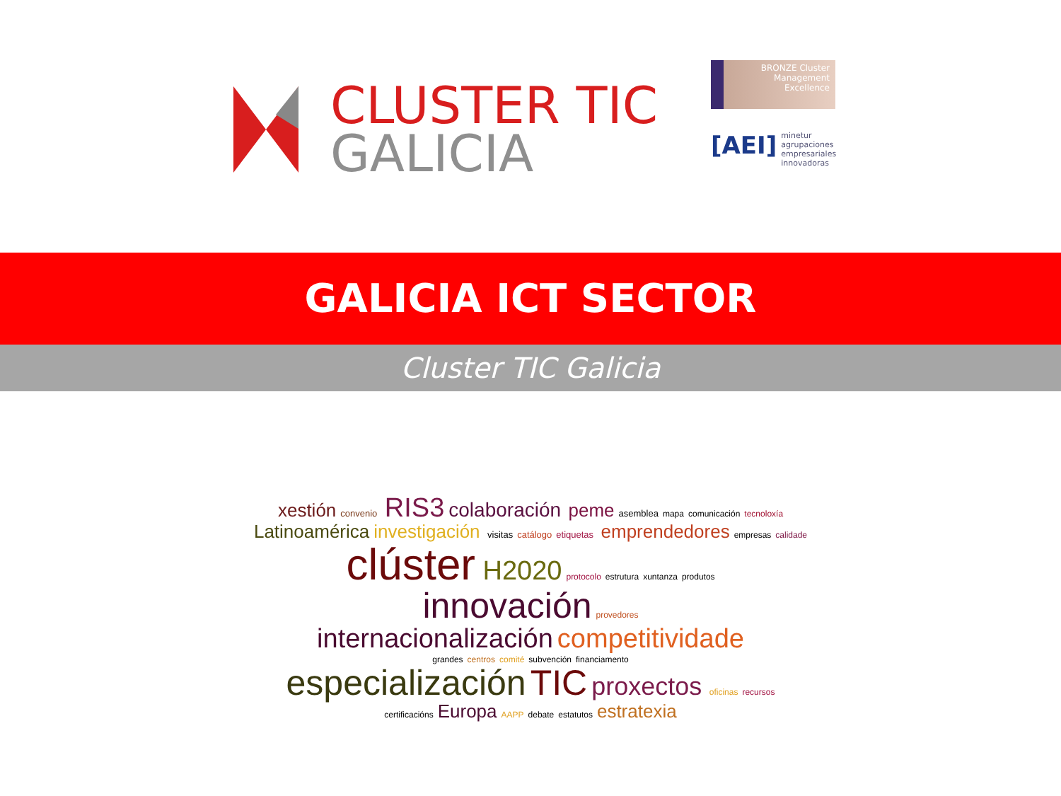CLUSTER TIC
GALICIA
BRONZE Cluster
Management
Excellence
[AEI] minetur
agrupaciones empresariales innovadoras
GALICIA ICT SECTOR
Cluster TIC Galicia
xestión convenio RIS3 colaboración peme asemblea mapa comunicación tecnoloxía Latinoamérica investigación visitas catálogo etiquetas emprendedores empresas calidade clúster H2020 protocolo estrutura xuntanza produtos innovación provedores internacionalización competitividade grandes centros comité subvención financiamento especialización TIC proxectos oficinas recursos certificacións Europa AAPP debate estatutos estratexia